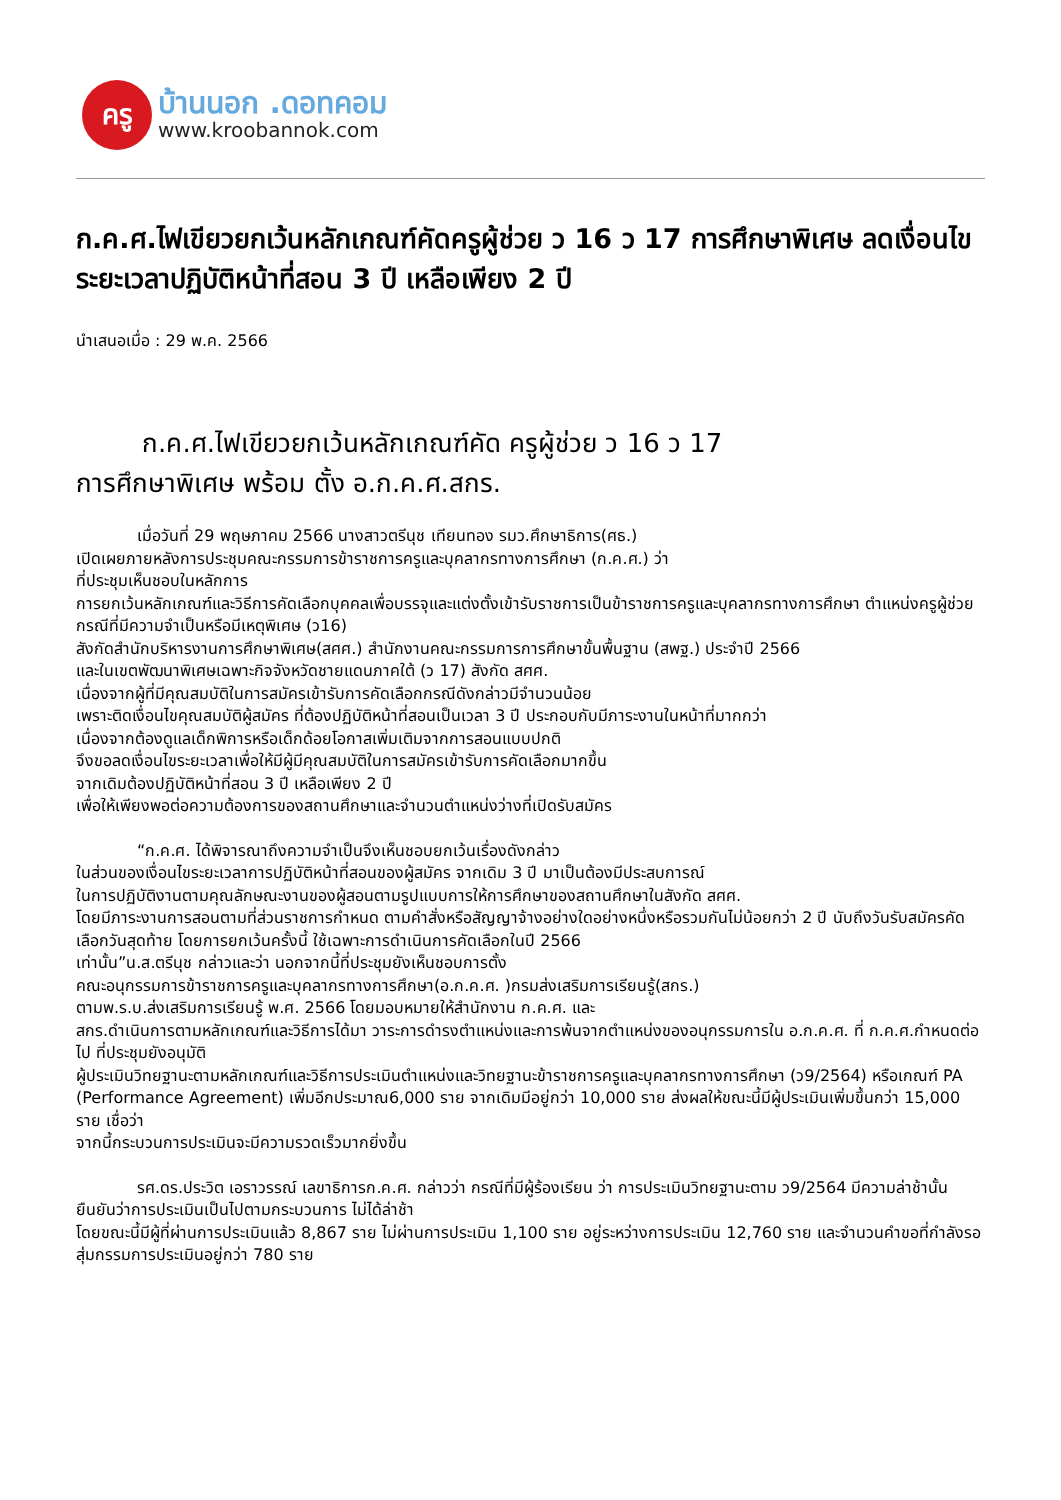ครู
บ้านนอก .ดอทคอม
www.kroobannok.com
ก.ค.ศ.ไฟเขียวยกเว้นหลักเกณฑ์คัดครูผู้ช่วย ว 16 ว 17 การศึกษาพิเศษ ลดเงื่อนไขระยะเวลาปฏิบัติหน้าที่สอน 3 ปี เหลือเพียง 2 ปี
นำเสนอเมื่อ : 29 พ.ค. 2566
ก.ค.ศ.ไฟเขียวยกเว้นหลักเกณฑ์คัด ครูผู้ช่วย ว 16 ว 17
การศึกษาพิเศษ พร้อม ตั้ง อ.ก.ค.ศ.สกร.
เมื่อวันที่ 29 พฤษภาคม 2566 นางสาวตรีนุช เทียนทอง รมว.ศึกษาธิการ(ศธ.)
เปิดเผยภายหลังการประชุมคณะกรรมการข้าราชการครูและบุคลากรทางการศึกษา (ก.ค.ศ.) ว่า
ที่ประชุมเห็นชอบในหลักการ
การยกเว้นหลักเกณฑ์และวิธีการคัดเลือกบุคคลเพื่อบรรจุและแต่งตั้งเข้ารับราชการเป็นข้าราชการครูและบุคลากรทางการศึกษา ตำแหน่งครูผู้ช่วย กรณีที่มีความจำเป็นหรือมีเหตุพิเศษ (ว16)
สังกัดสำนักบริหารงานการศึกษาพิเศษ(สศศ.) สำนักงานคณะกรรมการการศึกษาขั้นพื้นฐาน (สพฐ.) ประจำปี 2566
และในเขตพัฒนาพิเศษเฉพาะกิจจังหวัดชายแดนภาคใต้ (ว 17) สังกัด สศศ.
เนื่องจากผู้ที่มีคุณสมบัติในการสมัครเข้ารับการคัดเลือกกรณีดังกล่าวมีจำนวนน้อย
เพราะติดเงื่อนไขคุณสมบัติผู้สมัคร ที่ต้องปฏิบัติหน้าที่สอนเป็นเวลา 3 ปี ประกอบกับมีภาระงานในหน้าที่มากกว่า
เนื่องจากต้องดูแลเด็กพิการหรือเด็กด้อยโอกาสเพิ่มเติมจากการสอนแบบปกติ
จึงขอลดเงื่อนไขระยะเวลาเพื่อให้มีผู้มีคุณสมบัติในการสมัครเข้ารับการคัดเลือกมากขึ้น
จากเดิมต้องปฏิบัติหน้าที่สอน 3 ปี เหลือเพียง 2 ปี
เพื่อให้เพียงพอต่อความต้องการของสถานศึกษาและจำนวนตำแหน่งว่างที่เปิดรับสมัคร
“ก.ค.ศ. ได้พิจารณาถึงความจำเป็นจึงเห็นชอบยกเว้นเรื่องดังกล่าว
ในส่วนของเงื่อนไขระยะเวลาการปฏิบัติหน้าที่สอนของผู้สมัคร จากเดิม 3 ปี มาเป็นต้องมีประสบการณ์
ในการปฏิบัติงานตามคุณลักษณะงานของผู้สอนตามรูปแบบการให้การศึกษาของสถานศึกษาในสังกัด สศศ.
โดยมีภาระงานการสอนตามที่ส่วนราชการกำหนด ตามคำสั่งหรือสัญญาจ้างอย่างใดอย่างหนึ่งหรือรวมกันไม่น้อยกว่า 2 ปี นับถึงวันรับสมัครคัดเลือกวันสุดท้าย โดยการยกเว้นครั้งนี้ ใช้เฉพาะการดำเนินการคัดเลือกในปี 2566
เท่านั้น”น.ส.ตรีนุช กล่าวและว่า นอกจากนี้ที่ประชุมยังเห็นชอบการตั้ง
คณะอนุกรรมการข้าราชการครูและบุคลากรทางการศึกษา(อ.ก.ค.ศ. )กรมส่งเสริมการเรียนรู้(สกร.)
ตามพ.ร.บ.ส่งเสริมการเรียนรู้ พ.ศ. 2566 โดยมอบหมายให้สำนักงาน ก.ค.ศ. และ
สกร.ดำเนินการตามหลักเกณฑ์และวิธีการได้มา วาระการดำรงตำแหน่งและการพ้นจากตำแหน่งของอนุกรรมการใน อ.ก.ค.ศ. ที่ ก.ค.ศ.กำหนดต่อไป ที่ประชุมยังอนุมัติ
ผู้ประเมินวิทยฐานะตามหลักเกณฑ์และวิธีการประเมินตำแหน่งและวิทยฐานะข้าราชการครูและบุคลากรทางการศึกษา (ว9/2564) หรือเกณฑ์ PA (Performance Agreement) เพิ่มอีกประมาณ6,000 ราย จากเดิมมีอยู่กว่า 10,000 ราย ส่งผลให้ขณะนี้มีผู้ประเมินเพิ่มขึ้นกว่า 15,000 ราย เชื่อว่า
จากนี้กระบวนการประเมินจะมีความรวดเร็วมากยิ่งขึ้น
รศ.ดร.ประวิต เอราวรรณ์ เลขาธิการก.ค.ศ. กล่าวว่า กรณีที่มีผู้ร้องเรียน ว่า การประเมินวิทยฐานะตาม ว9/2564 มีความล่าช้านั้น ยืนยันว่าการประเมินเป็นไปตามกระบวนการ ไม่ได้ล่าช้า
โดยขณะนี้มีผู้ที่ผ่านการประเมินแล้ว 8,867 ราย ไม่ผ่านการประเมิน 1,100 ราย อยู่ระหว่างการประเมิน 12,760 ราย และจำนวนคำขอที่กำลังรอสุ่มกรรมการประเมินอยู่กว่า 780 ราย